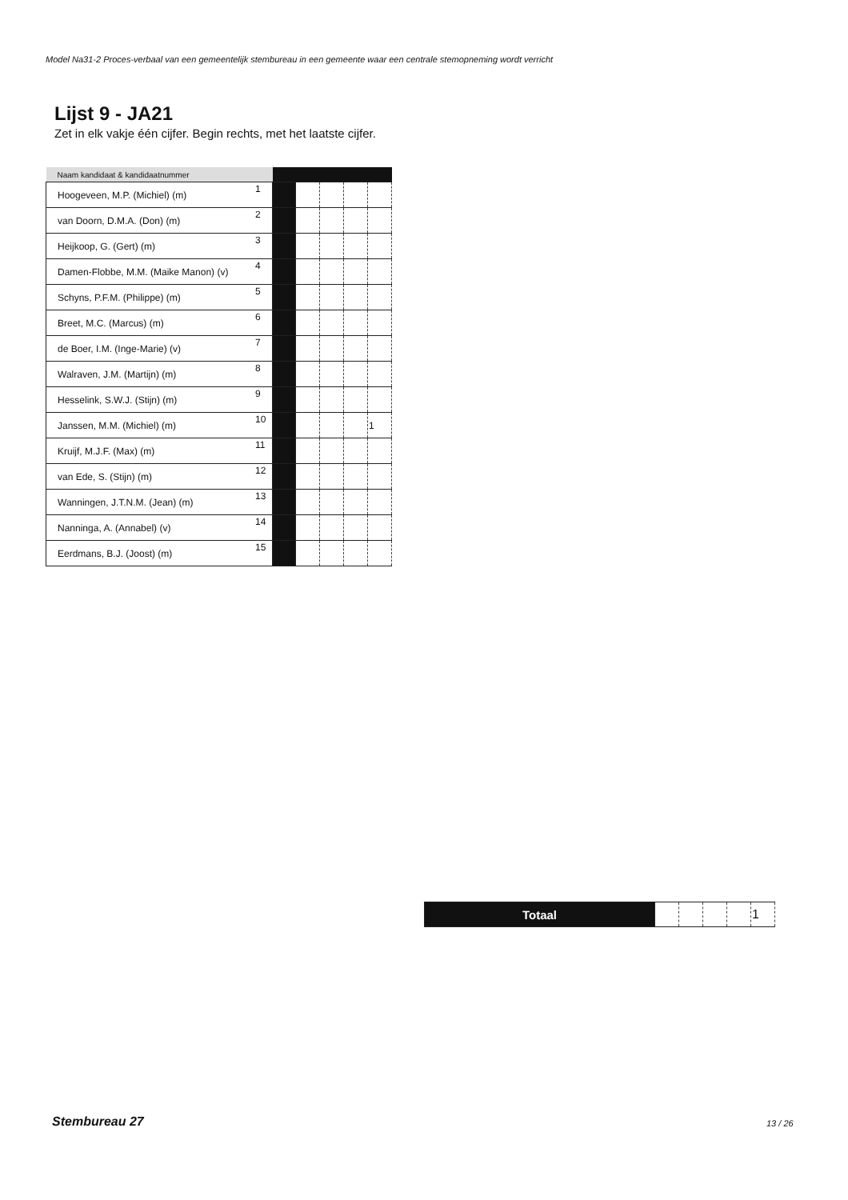Model Na31-2 Proces-verbaal van een gemeentelijk stembureau in een gemeente waar een centrale stemopneming wordt verricht
Lijst 9 - JA21
Zet in elk vakje één cijfer. Begin rechts, met het laatste cijfer.
| Naam kandidaat & kandidaatnummer | | | | | | |
| --- | --- | --- | --- | --- | --- | --- |
| Hoogeveen, M.P. (Michiel) (m) | 1 | | | | | |
| van Doorn, D.M.A. (Don) (m) | 2 | | | | | |
| Heijkoop, G. (Gert) (m) | 3 | | | | | |
| Damen-Flobbe, M.M. (Maike Manon) (v) | 4 | | | | | |
| Schyns, P.F.M. (Philippe) (m) | 5 | | | | | |
| Breet, M.C. (Marcus) (m) | 6 | | | | | |
| de Boer, I.M. (Inge-Marie) (v) | 7 | | | | | |
| Walraven, J.M. (Martijn) (m) | 8 | | | | | |
| Hesselink, S.W.J. (Stijn) (m) | 9 | | | | | |
| Janssen, M.M. (Michiel) (m) | 10 | | | | | 1 |
| Kruijf, M.J.F. (Max) (m) | 11 | | | | | |
| van Ede, S. (Stijn) (m) | 12 | | | | | |
| Wanningen, J.T.N.M. (Jean) (m) | 13 | | | | | |
| Nanninga, A. (Annabel) (v) | 14 | | | | | |
| Eerdmans, B.J. (Joost) (m) | 15 | | | | | |
| Totaal | | | | | 1 |
Stembureau 27 13 / 26